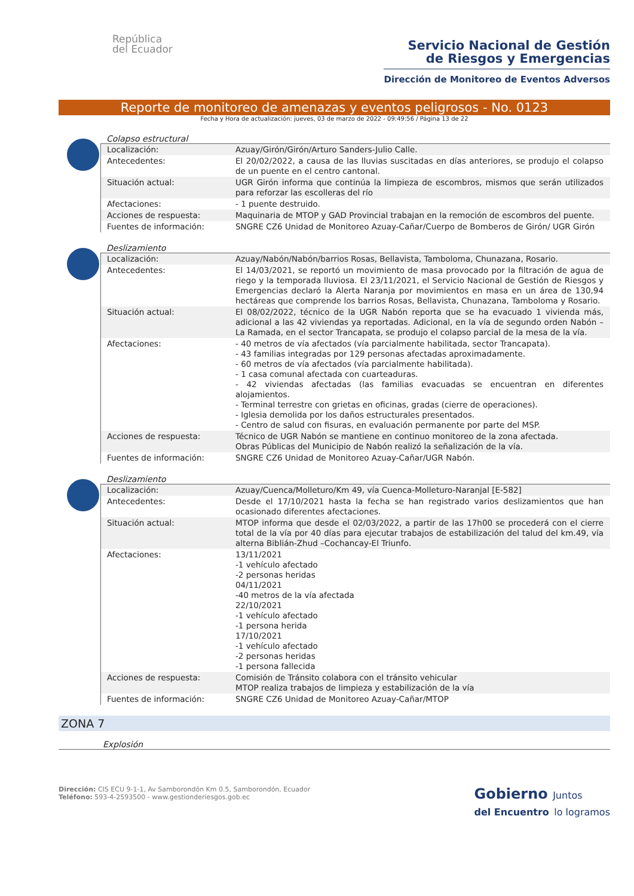República
del Ecuador
Servicio Nacional de Gestión
de Riesgos y Emergencias
Dirección de Monitoreo de Eventos Adversos
Reporte de monitoreo de amenazas y eventos peligrosos - No. 0123
Fecha y Hora de actualización: jueves, 03 de marzo de 2022 - 09:49:56 / Página 13 de 22
Colapso estructural
| Localización: | Azuay/Girón/Girón/Arturo Sanders-Julio Calle. |
| Antecedentes: | El 20/02/2022, a causa de las lluvias suscitadas en días anteriores, se produjo el colapso de un puente en el centro cantonal. |
| Situación actual: | UGR Girón informa que continúa la limpieza de escombros, mismos que serán utilizados para reforzar las escolleras del río |
| Afectaciones: | - 1 puente destruido. |
| Acciones de respuesta: | Maquinaria de MTOP y GAD Provincial trabajan en la remoción de escombros del puente. |
| Fuentes de información: | SNGRE CZ6 Unidad de Monitoreo Azuay-Cañar/Cuerpo de Bomberos de Girón/ UGR Girón |
Deslizamiento
| Localización: | Azuay/Nabón/Nabón/barrios Rosas, Bellavista, Tamboloma, Chunazana, Rosario. |
| Antecedentes: | El 14/03/2021, se reportó un movimiento de masa provocado por la filtración de agua de riego y la temporada lluviosa. El 23/11/2021, el Servicio Nacional de Gestión de Riesgos y Emergencias declaró la Alerta Naranja por movimientos en masa en un área de 130,94 hectáreas que comprende los barrios Rosas, Bellavista, Chunazana, Tamboloma y Rosario. |
| Situación actual: | El 08/02/2022, técnico de la UGR Nabón reporta que se ha evacuado 1 vivienda más, adicional a las 42 viviendas ya reportadas. Adicional, en la vía de segundo orden Nabón – La Ramada, en el sector Trancapata, se produjo el colapso parcial de la mesa de la vía. |
| Afectaciones: | - 40 metros de vía afectados (vía parcialmente habilitada, sector Trancapata). - 43 familias integradas por 129 personas afectadas aproximadamente. - 60 metros de vía afectados (vía parcialmente habilitada). - 1 casa comunal afectada con cuarteaduras. - 42 viviendas afectadas (las familias evacuadas se encuentran en diferentes alojamientos. - Terminal terrestre con grietas en oficinas, gradas (cierre de operaciones). - Iglesia demolida por los daños estructurales presentados. - Centro de salud con fisuras, en evaluación permanente por parte del MSP. |
| Acciones de respuesta: | Técnico de UGR Nabón se mantiene en continuo monitoreo de la zona afectada. Obras Públicas del Municipio de Nabón realizó la señalización de la vía. |
| Fuentes de información: | SNGRE CZ6 Unidad de Monitoreo Azuay-Cañar/UGR Nabón. |
Deslizamiento
| Localización: | Azuay/Cuenca/Molleturo/Km 49, vía Cuenca-Molleturo-Naranjal [E-582] |
| Antecedentes: | Desde el 17/10/2021 hasta la fecha se han registrado varios deslizamientos que han ocasionado diferentes afectaciones. |
| Situación actual: | MTOP informa que desde el 02/03/2022, a partir de las 17h00 se procederá con el cierre total de la vía por 40 días para ejecutar trabajos de estabilización del talud del km.49, vía alterna Biblián-Zhud –Cochancay-El Triunfo. |
| Afectaciones: | 13/11/2021 -1 vehículo afectado -2 personas heridas 04/11/2021 -40 metros de la vía afectada 22/10/2021 -1 vehículo afectado -1 persona herida 17/10/2021 -1 vehículo afectado -2 personas heridas -1 persona fallecida |
| Acciones de respuesta: | Comisión de Tránsito colabora con el tránsito vehicular MTOP realiza trabajos de limpieza y estabilización de la vía |
| Fuentes de información: | SNGRE CZ6 Unidad de Monitoreo Azuay-Cañar/MTOP |
ZONA 7
Explosión
Dirección: CIS ECU 9-1-1, Av Samborondón Km 0.5, Samborondón, Ecuador
Teléfono: 593-4-2593500 - www.gestionderiesgos.gob.ec
Gobierno Juntos
del Encuentro lo logramos